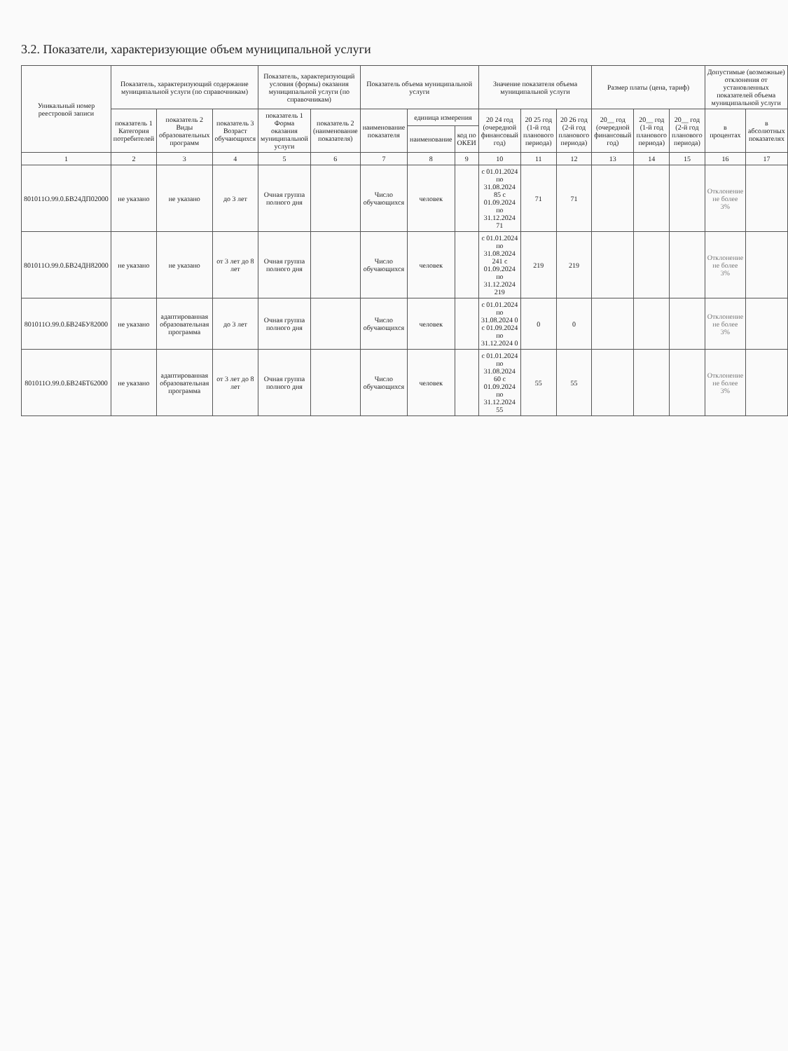3.2. Показатели, характеризующие объем муниципальной услуги
| Уникальный номер реестровой записи | Показатель, характеризующий содержание муниципальной услуги (по справочникам) | | | Показатель, характеризующий условия (формы) оказания муниципальной услуги (по справочникам) | | Показатель объема муниципальной услуги | | | Значение показателя объема муниципальной услуги | | | Размер платы (цена, тариф) | | | Допустимые (возможные) отклонения от установленных показателей объема муниципальной услуги | |
| --- | --- | --- | --- | --- | --- | --- | --- | --- | --- | --- | --- | --- | --- | --- | --- | --- |
| | показатель 1 Категория потребителей | показатель 2 Виды образовательных программ | показатель 3 Возраст обучающихся | показатель 1 Форма оказания муниципальной услуги | показатель 2 (наименование показателя) | наименование показателя | единица измерения | | 20 24 год (очередной финансовый год) | 20 25 год (1-й год планового периода) | 20 26 год (2-й год планового периода) | 20__ год (очередной финансовый год) | 20__ год (1-й год планового периода) | 20__ год (2-й год планового периода) | в процентах | в абсолютных показателях |
| | | | | | | | наименование | код по ОКЕИ | | | | | | | | |
| 1 | 2 | 3 | 4 | 5 | 6 | 7 | 8 | 9 | 10 | 11 | 12 | 13 | 14 | 15 | 16 | 17 |
| 801011О.99.0.БВ24ДП02000 | не указано | не указано | до 3 лет | Очная группа полного дня | | Число обучающихся | человек | | с 01.01.2024 по 31.08.2024 85 с 01.09.2024 по 31.12.2024 71 | 71 | 71 | | | | Отклонение не более 3% | |
| 801011О.99.0.БВ24ДН82000 | не указано | не указано | от 3 лет до 8 лет | Очная группа полного дня | | Число обучающихся | человек | | с 01.01.2024 по 31.08.2024 241 с 01.09.2024 по 31.12.2024 219 | 219 | 219 | | | | Отклонение не более 3% | |
| 801011О.99.0.БВ24БУ82000 | не указано | адаптированная образовательная программа | до 3 лет | Очная группа полного дня | | Число обучающихся | человек | | с 01.01.2024 по 31.08.2024 0 с 01.09.2024 по 31.12.2024 0 | 0 | 0 | | | | Отклонение не более 3% | |
| 801011О.99.0.БВ24БТ62000 | не указано | адаптированная образовательная программа | от 3 лет до 8 лет | Очная группа полного дня | | Число обучающихся | человек | | с 01.01.2024 по 31.08.2024 60 с 01.09.2024 по 31.12.2024 55 | 55 | 55 | | | | Отклонение не более 3% | |